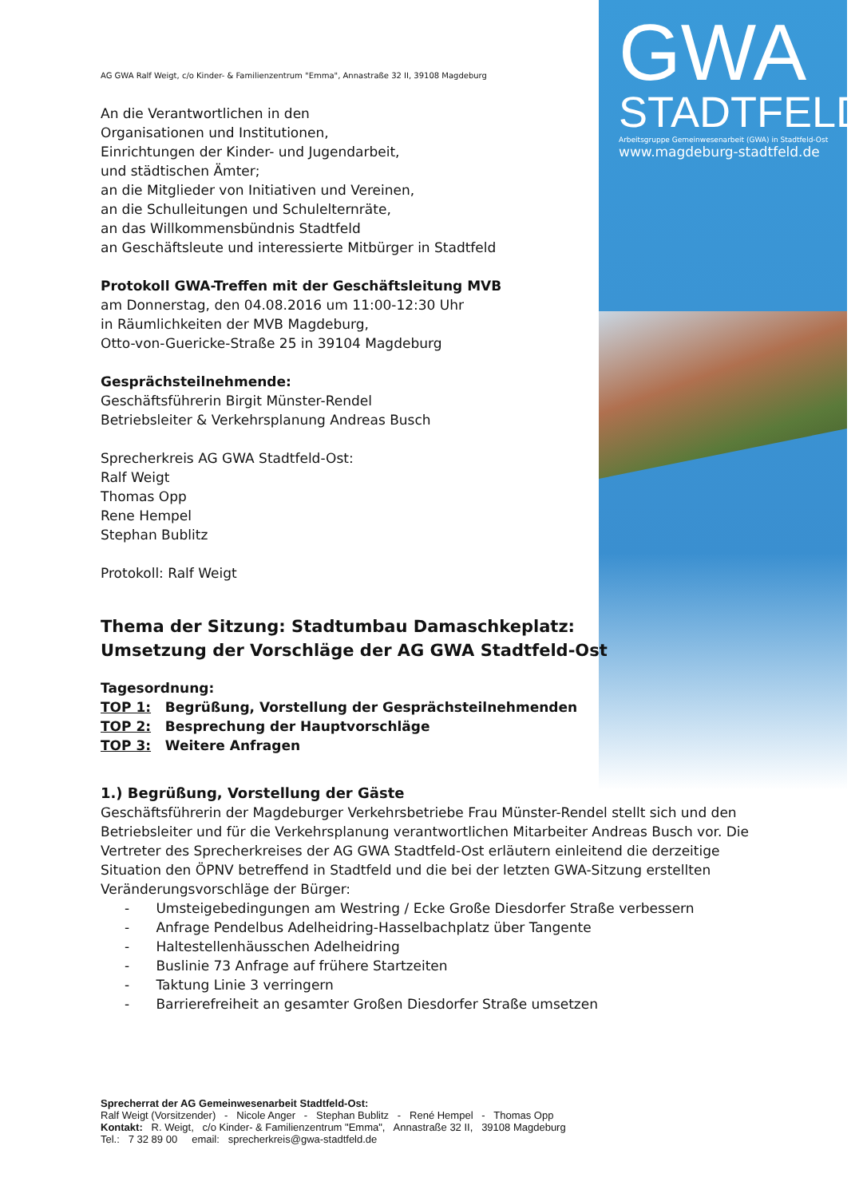GWA
STADTFELD
Arbeitsgruppe Gemeinwesenarbeit (GWA) in Stadtfeld-Ost
www.magdeburg-stadtfeld.de
AG GWA Ralf Weigt, c/o Kinder- & Familienzentrum "Emma", Annastraße 32 II, 39108 Magdeburg
An die Verantwortlichen in den
Organisationen und Institutionen,
Einrichtungen der Kinder- und Jugendarbeit,
und städtischen Ämter;
an die Mitglieder von Initiativen und Vereinen,
an die Schulleitungen und Schulelternräte,
an das Willkommensbündnis Stadtfeld
an Geschäftsleute und interessierte Mitbürger in Stadtfeld
Protokoll GWA-Treffen mit der Geschäftsleitung MVB
am Donnerstag, den 04.08.2016 um 11:00-12:30 Uhr
in Räumlichkeiten der MVB Magdeburg,
Otto-von-Guericke-Straße 25 in 39104 Magdeburg
Gesprächsteilnehmende:
Geschäftsführerin Birgit Münster-Rendel
Betriebsleiter & Verkehrsplanung Andreas Busch
Sprecherkreis AG GWA Stadtfeld-Ost:
Ralf Weigt
Thomas Opp
Rene Hempel
Stephan Bublitz
Protokoll: Ralf Weigt
Thema der Sitzung: Stadtumbau Damaschkeplatz:
Umsetzung der Vorschläge der AG GWA Stadtfeld-Ost
Tagesordnung:
TOP 1: Begrüßung, Vorstellung der Gesprächsteilnehmenden
TOP 2: Besprechung der Hauptvorschläge
TOP 3: Weitere Anfragen
1.) Begrüßung, Vorstellung der Gäste
Geschäftsführerin der Magdeburger Verkehrsbetriebe Frau Münster-Rendel stellt sich und den Betriebsleiter und für die Verkehrsplanung verantwortlichen Mitarbeiter Andreas Busch vor. Die Vertreter des Sprecherkreises der AG GWA Stadtfeld-Ost erläutern einleitend die derzeitige Situation den ÖPNV betreffend in Stadtfeld und die bei der letzten GWA-Sitzung erstellten Veränderungsvorschläge der Bürger:
- Umsteigebedingungen am Westring / Ecke Große Diesdorfer Straße verbessern
- Anfrage Pendelbus Adelheidring-Hasselbachplatz über Tangente
- Haltestellenhäusschen Adelheidring
- Buslinie 73 Anfrage auf frühere Startzeiten
- Taktung Linie 3 verringern
- Barrierefreiheit an gesamter Großen Diesdorfer Straße umsetzen
Sprecherrat der AG Gemeinwesenarbeit Stadtfeld-Ost:
Ralf Weigt (Vorsitzender) - Nicole Anger - Stephan Bublitz - René Hempel - Thomas Opp
Kontakt: R. Weigt, c/o Kinder- & Familienzentrum "Emma", Annastraße 32 II, 39108 Magdeburg
Tel.: 7 32 89 00 email: sprecherkreis@gwa-stadtfeld.de